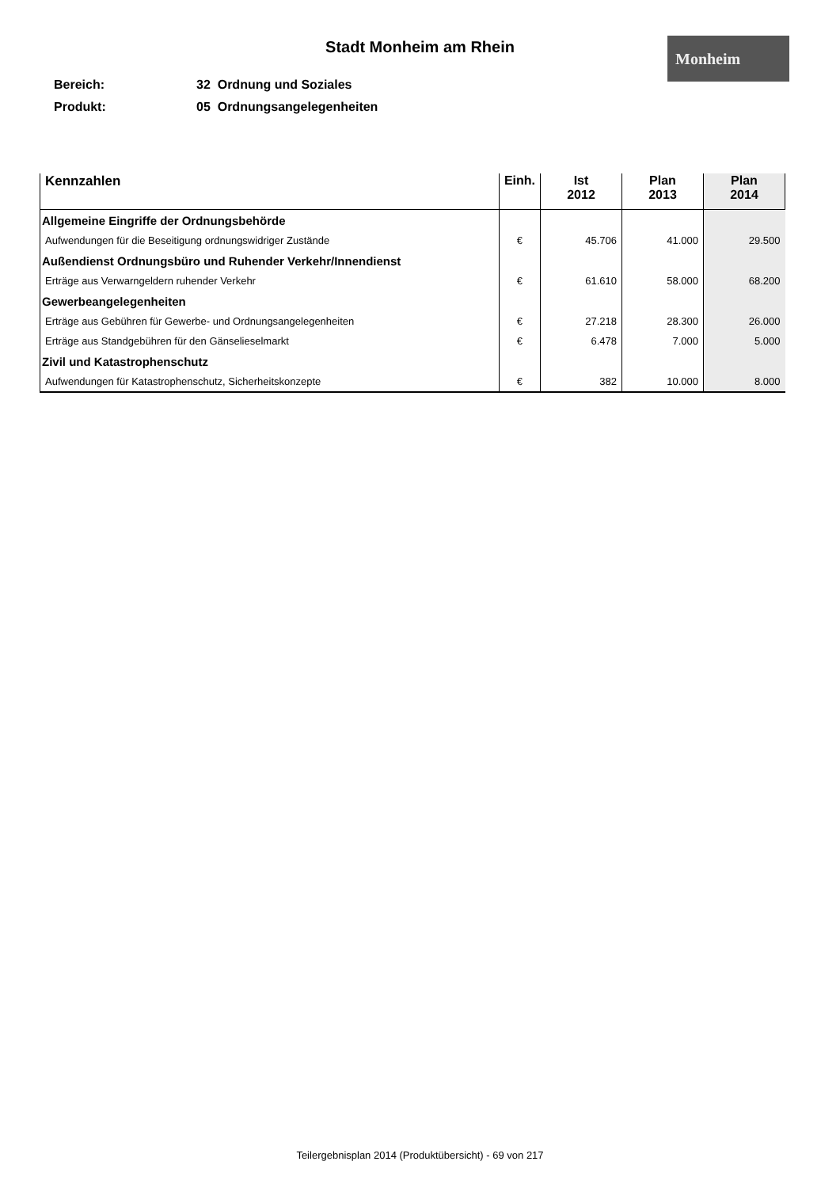Stadt Monheim am Rhein Monheim
Bereich: 32 Ordnung und Soziales
Produkt: 05 Ordnungsangelegenheiten
| Kennzahlen | Einh. | Ist 2012 | Plan 2013 | Plan 2014 |
| --- | --- | --- | --- | --- |
| Allgemeine Eingriffe der Ordnungsbehörde | | | | |
| Aufwendungen für die Beseitigung ordnungswidriger Zustände | € | 45.706 | 41.000 | 29.500 |
| Außendienst Ordnungsbüro und Ruhender Verkehr/Innendienst | | | | |
| Erträge aus Verwarngeldern ruhender Verkehr | € | 61.610 | 58.000 | 68.200 |
| Gewerbeangelegenheiten | | | | |
| Erträge aus Gebühren für Gewerbe- und Ordnungsangelegenheiten | € | 27.218 | 28.300 | 26.000 |
| Erträge aus Standgebühren für den Gänselieselmarkt | € | 6.478 | 7.000 | 5.000 |
| Zivil und Katastrophenschutz | | | | |
| Aufwendungen für Katastrophenschutz, Sicherheitskonzepte | € | 382 | 10.000 | 8.000 |
Teilergebnisplan 2014 (Produktübersicht) - 69 von 217